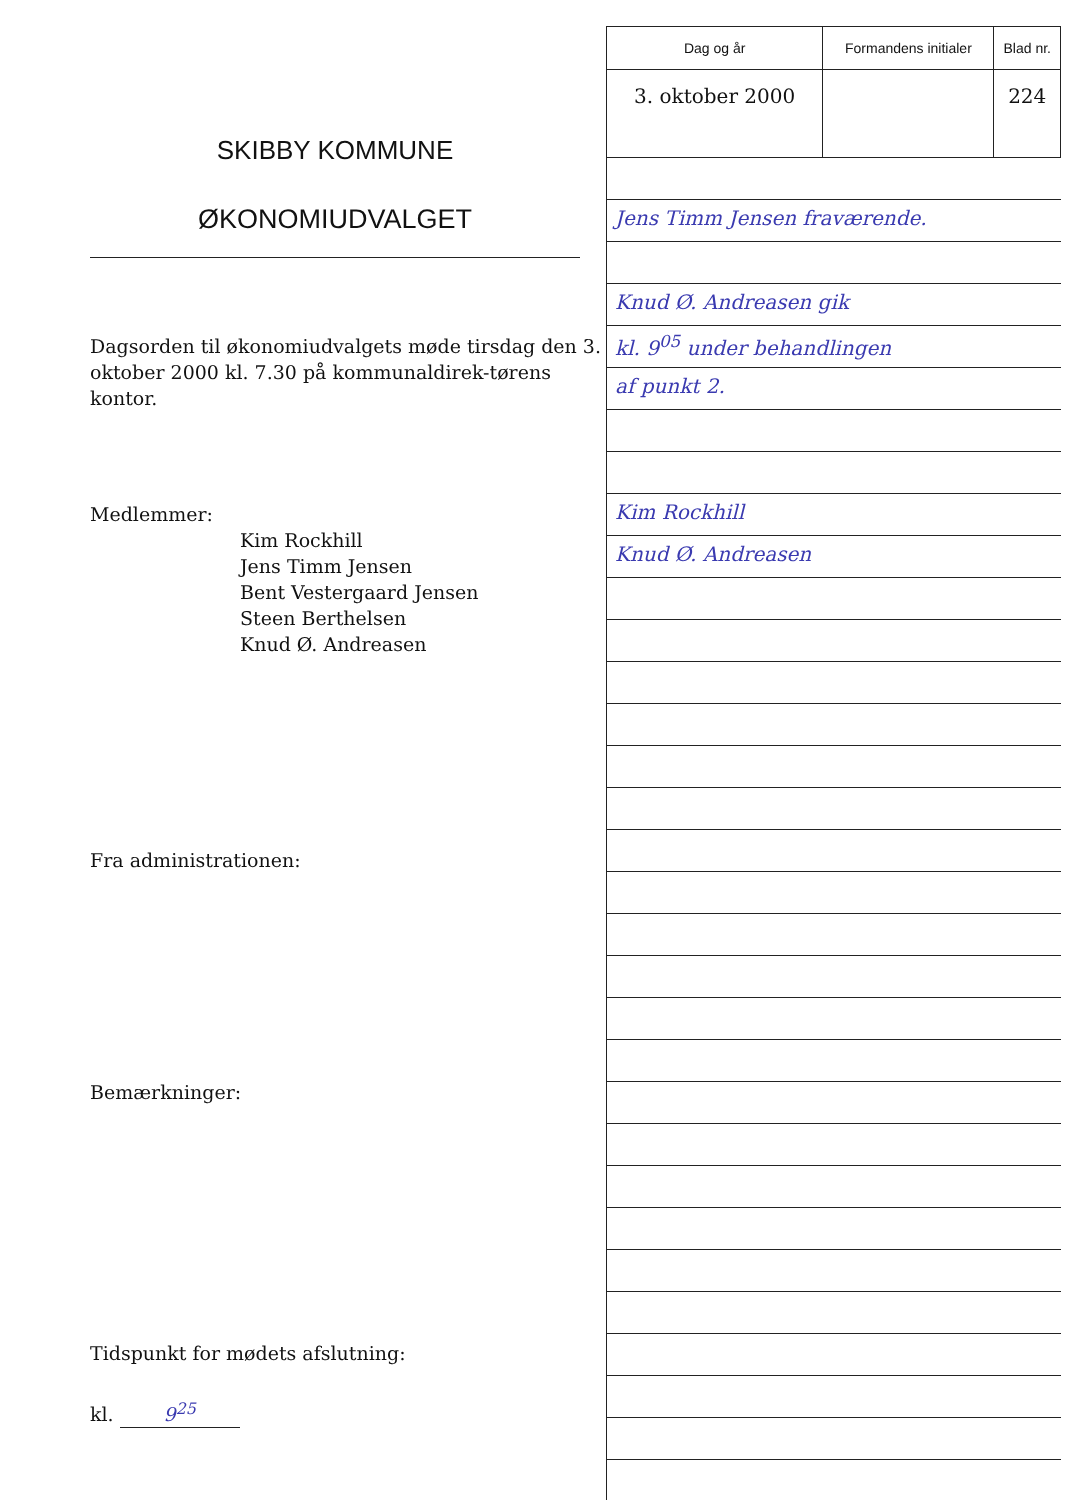SKIBBY KOMMUNE
ØKONOMIUDVALGET
Dagsorden til økonomiudvalgets møde tirsdag den 3. oktober 2000 kl. 7.30 på kommunaldirek-tørens kontor.
Medlemmer:
Kim Rockhill
Jens Timm Jensen
Bent Vestergaard Jensen
Steen Berthelsen
Knud Ø. Andreasen
Fra administrationen:
Bemærkninger:
Tidspunkt for mødets afslutning:
kl. 9<sup>25</sup>
| Dag og år | Formandens initialer | Blad nr. |
| 3. oktober 2000 | | 224 |
Jens Timm Jensen fraværende.
Knud Ø. Andreasen gik
kl. 9<sup>05</sup> under behandlingen
af punkt 2.
Kim Rockhill
Knud Ø. Andreasen